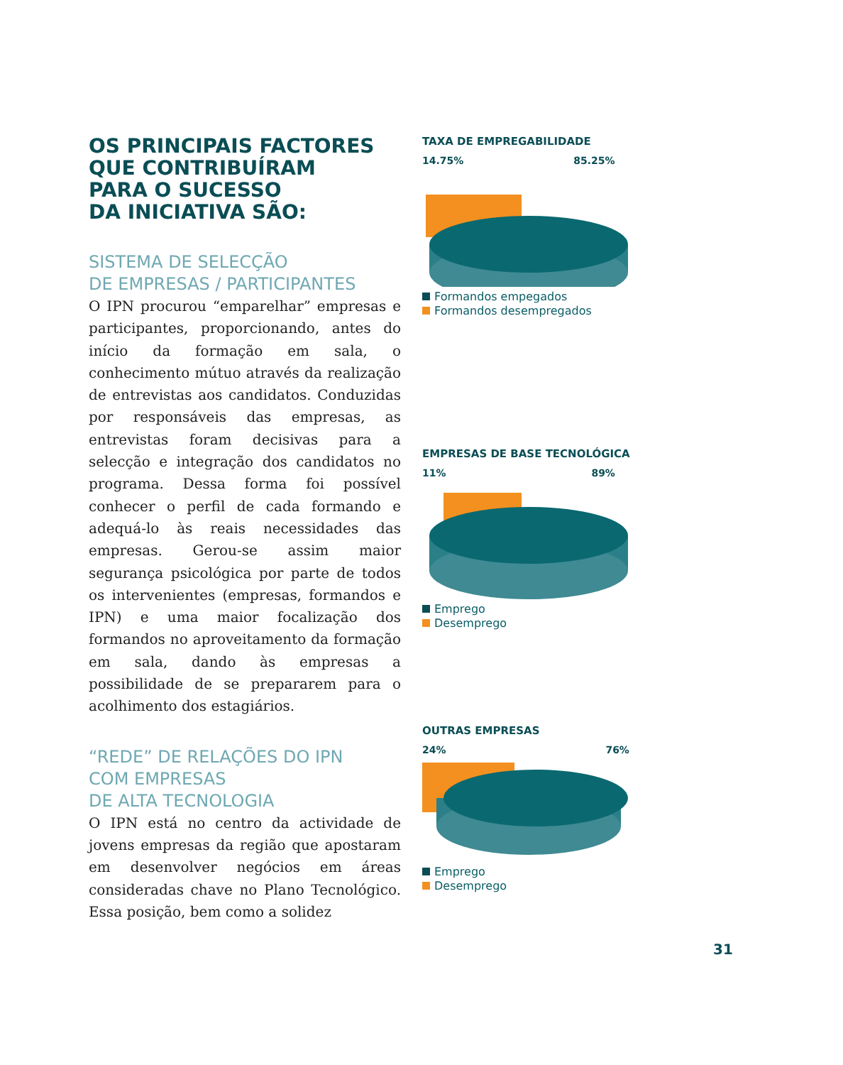OS PRINCIPAIS FACTORES
QUE CONTRIBUÍRAM
PARA O SUCESSO
DA INICIATIVA SÃO:
SISTEMA DE SELECÇÃO
DE EMPRESAS / PARTICIPANTES
O IPN procurou “emparelhar” empresas e participantes, proporcionando, antes do início da formação em sala, o conhecimento mútuo através da realização de entrevistas aos candidatos. Conduzidas por responsáveis das empresas, as entrevistas foram decisivas para a selecção e integração dos candidatos no programa. Dessa forma foi possível conhecer o perfil de cada formando e adequá-lo às reais necessidades das empresas. Gerou-se assim maior segurança psicológica por parte de todos os intervenientes (empresas, formandos e IPN) e uma maior focalização dos formandos no aproveitamento da formação em sala, dando às empresas a possibilidade de se prepararem para o acolhimento dos estagiários.
“REDE” DE RELAÇÕES DO IPN
COM EMPRESAS
DE ALTA TECNOLOGIA
O IPN está no centro da actividade de jovens empresas da região que apostaram em desenvolver negócios em áreas consideradas chave no Plano Tecnológico. Essa posição, bem como a solidez
TAXA DE EMPREGABILIDADE
14.75% 85.25%
Formandos empegados
Formandos desempregados
EMPRESAS DE BASE TECNOLÓGICA
11% 89%
Emprego
Desemprego
OUTRAS EMPRESAS
24% 76%
Emprego
Desemprego
31